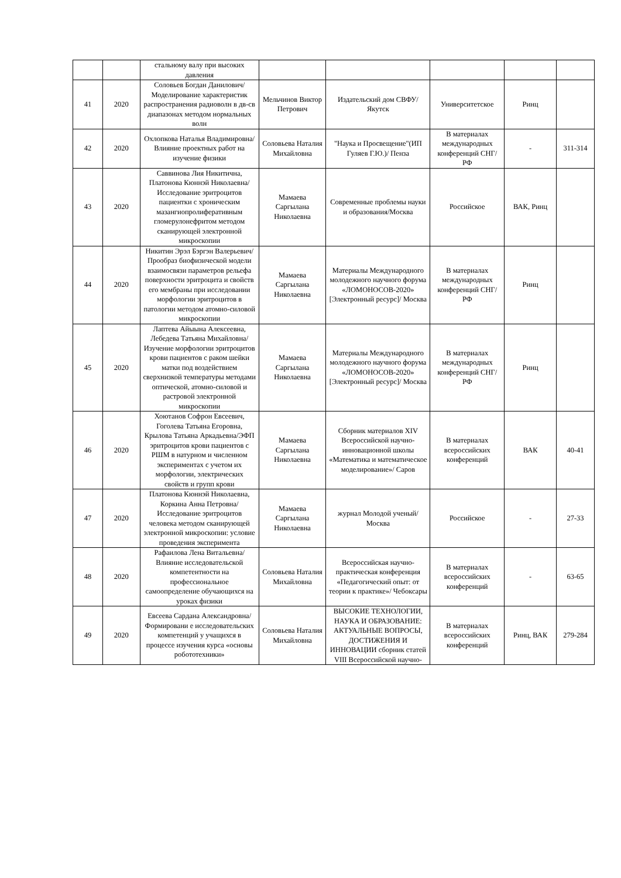| | | стальному валу при высоких давления | | | | | |
| 41 | 2020 | Соловьев Богдан Данилович/Моделирование характеристик распространения радиоволн в дв-св диапазонах методом нормальных волн | Мельчинов Виктор Петрович | Издательский дом СВФУ/Якутск | Университетское | Ринц | |
| 42 | 2020 | Охлопкова Наталья Владимировна/Влияние проектных работ на изучение физики | Соловьева Наталия Михайловна | "Наука и Просвещение"(ИП Гуляев Г.Ю.)/ Пенза | В материалах международных конференций СНГ/РФ | - | 311-314 |
| 43 | 2020 | Саввинова Лия Никитична, Платонова Кюннэй Николаевна/Исследование эритроцитов пациентки с хроническим мазангиопролиферативным гломерулонефритом методом сканирующей электронной микроскопии | Мамаева Саргылана Николаевна | Современные проблемы науки и образования/Москва | Российское | ВАК, Ринц | |
| 44 | 2020 | Никитин Эрэл Бэргэн Валерьевич/Прообраз биофизической модели взаимосвязи параметров рельефа поверхности эритроцита и свойств его мембраны при исследовании морфологии эритроцитов в патологии методом атомно-силовой микроскопии | Мамаева Саргылана Николаевна | Материалы Международного молодежного научного форума «ЛОМОНОСОВ-2020» [Электронный ресурс]/ Москва | В материалах международных конференций СНГ/РФ | Ринц | |
| 45 | 2020 | Лаптева Айыына Алексеевна, Лебедева Татьяна Михайловна/ Изучение морфологии эритроцитов крови пациентов с раком шейки матки под воздействием сверхнизкой температуры методами оптической, атомно-силовой и растровой электронной микроскопии | Мамаева Саргылана Николаевна | Материалы Международного молодежного научного форума «ЛОМОНОСОВ-2020» [Электронный ресурс]/ Москва | В материалах международных конференций СНГ/РФ | Ринц | |
| 46 | 2020 | Хоютанов Софрон Евсеевич, Гоголева Татьяна Егоровна, Крылова Татьяна Аркадьевна/ЭФП эритроцитов крови пациентов с РШМ в натурном и численном экспериментах с учетом их морфологии, электрических свойств и групп крови | Мамаева Саргылана Николаевна | Сборник материалов XIV Всероссийской научно-инновационной школы «Математика и математическое моделирование»/ Саров | В материалах всероссийских конференций | ВАК | 40-41 |
| 47 | 2020 | Платонова Кюннэй Николаевна, Коркина Анна Петровна/Исследование эритроцитов человека методом сканирующей электронной микроскопии: условие проведения эксперимента | Мамаева Саргылана Николаевна | журнал Молодой ученый/Москва | Российское | - | 27-33 |
| 48 | 2020 | Рафаилова Лена Витальевна/Влияние исследовательской компетентности на профессиональное самоопределение обучающихся на уроках физики | Соловьева Наталия Михайловна | Всероссийская научно-практическая конференция «Педагогический опыт: от теории к практике»/ Чебоксары | В материалах всероссийских конференций | - | 63-65 |
| 49 | 2020 | Евсеева Сардана Александровна/Формировани е исследовательских компетенций у учащихся в процессе изучения курса «основы робототехники» | Соловьева Наталия Михайловна | ВЫСОКИЕ ТЕХНОЛОГИИ, НАУКА И ОБРАЗОВАНИЕ: АКТУАЛЬНЫЕ ВОПРОСЫ, ДОСТИЖЕНИЯ И ИННОВАЦИИ сборник статей VIII Всероссийской научно- | В материалах всероссийских конференций | Ринц, ВАК | 279-284 |